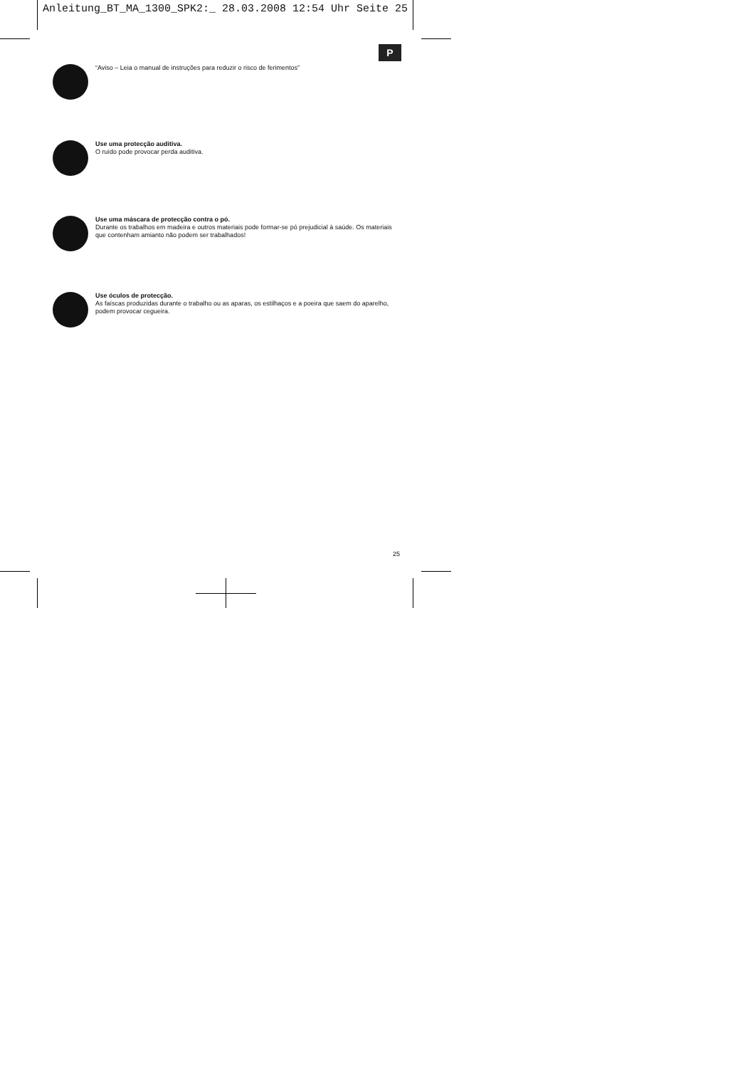Anleitung_BT_MA_1300_SPK2:_ 28.03.2008 12:54 Uhr Seite 25
P
“Aviso – Leia o manual de instruções para reduzir o risco de ferimentos”
Use uma protecção auditiva.
O ruído pode provocar perda auditiva.
Use uma máscara de protecção contra o pó.
Durante os trabalhos em madeira e outros materiais pode formar-se pó prejudicial à saúde. Os materiais que contenham amianto não podem ser trabalhados!
Use óculos de protecção.
As faíscas produzidas durante o trabalho ou as aparas, os estilhaços e a poeira que saem do aparelho, podem provocar cegueira.
25